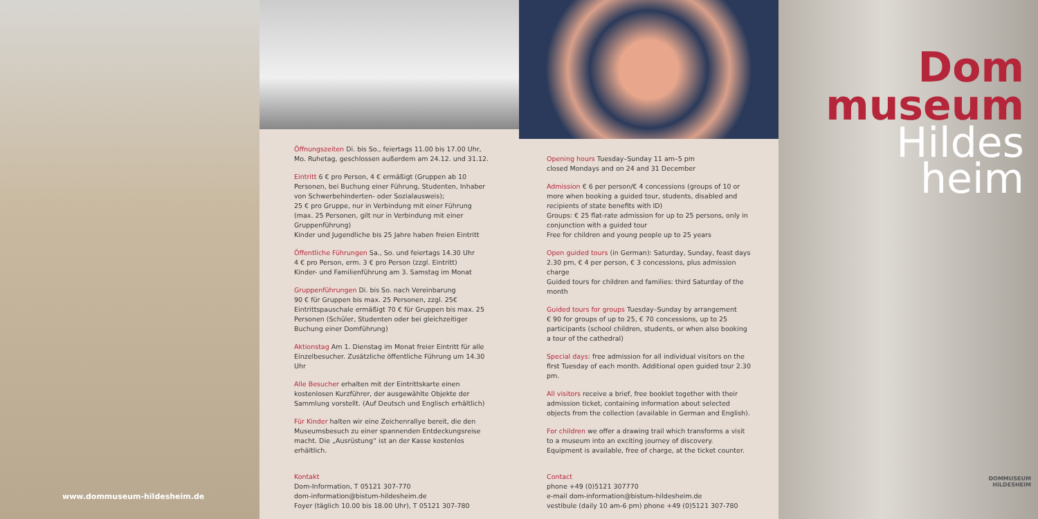www.dommuseum-hildesheim.de
Öffnungszeiten Di. bis So., feiertags 11.00 bis 17.00 Uhr,
Mo. Ruhetag, geschlossen außerdem am 24.12. und 31.12.
Eintritt 6 € pro Person, 4 € ermäßigt (Gruppen ab 10 Personen, bei Buchung einer Führung, Studenten, Inhaber von Schwer­behinderten- oder Sozialausweis);
25 € pro Gruppe, nur in Verbindung mit einer Führung (max. 25 Personen, gilt nur in Verbindung mit einer Gruppenführung)
Kinder und Jugendliche bis 25 Jahre haben freien Eintritt
Öffentliche Führungen Sa., So. und feiertags 14.30 Uhr
4 € pro Person, erm. 3 € pro Person (zzgl. Eintritt)
Kinder- und Familienführung am 3. Samstag im Monat
Gruppenführungen Di. bis So. nach Vereinbarung
90 € für Gruppen bis max. 25 Personen, zzgl. 25€ Eintrittspauschale ermäßigt 70 € für Gruppen bis max. 25 Personen (Schüler, Studenten oder bei gleichzeitiger Buchung einer Domführung)
Aktionstag Am 1. Dienstag im Monat freier Eintritt für alle Einzelbesucher. Zusätzliche öffentliche Führung um 14.30 Uhr
Alle Besucher erhalten mit der Eintrittskarte einen kostenlosen Kurzführer, der ausgewählte Objekte der Sammlung vorstellt. (Auf Deutsch und Englisch erhältlich)
Für Kinder halten wir eine Zeichenrallye bereit, die den Museumsbesuch zu einer spannenden Entdeckungsreise macht. Die „Ausrüstung“ ist an der Kasse kostenlos erhältlich.
Kontakt
Dom-Information, T 05121 307-770
dom-information@bistum-hildesheim.de
Foyer (täglich 10.00 bis 18.00 Uhr), T 05121 307-780
Opening hours Tuesday–Sunday 11 am–5 pm
closed Mondays and on 24 and 31 December
Admission € 6 per person/€ 4 concessions (groups of 10 or more when booking a guided tour, students, disabled and recipients of state benefits with ID)
Groups: € 25 flat-rate admission for up to 25 persons, only in conjunction with a guided tour
Free for children and young people up to 25 years
Open guided tours (in German): Saturday, Sunday, feast days 2.30 pm, € 4 per person, € 3 concessions, plus admission charge
Guided tours for children and families: third Saturday of the month
Guided tours for groups Tuesday–Sunday by arrangement
€ 90 for groups of up to 25, € 70 concessions, up to 25 participants (school children, students, or when also booking a tour of the cathedral)
Special days: free admission for all individual visitors on the first Tuesday of each month. Additional open guided tour 2.30 pm.
All visitors receive a brief, free booklet together with their admission ticket, containing information about selected objects from the collection (available in German and English).
For children we offer a drawing trail which transforms a visit to a museum into an exciting journey of discovery. Equipment is available, free of charge, at the ticket counter.
Contact
phone +49 (0)5121 307770
e-mail dom-information@bistum-hildesheim.de
vestibule (daily 10 am-6 pm) phone +49 (0)5121 307-780
Dom
museum
Hildes
heim
DOMMUSEUM
HILDESHEIM